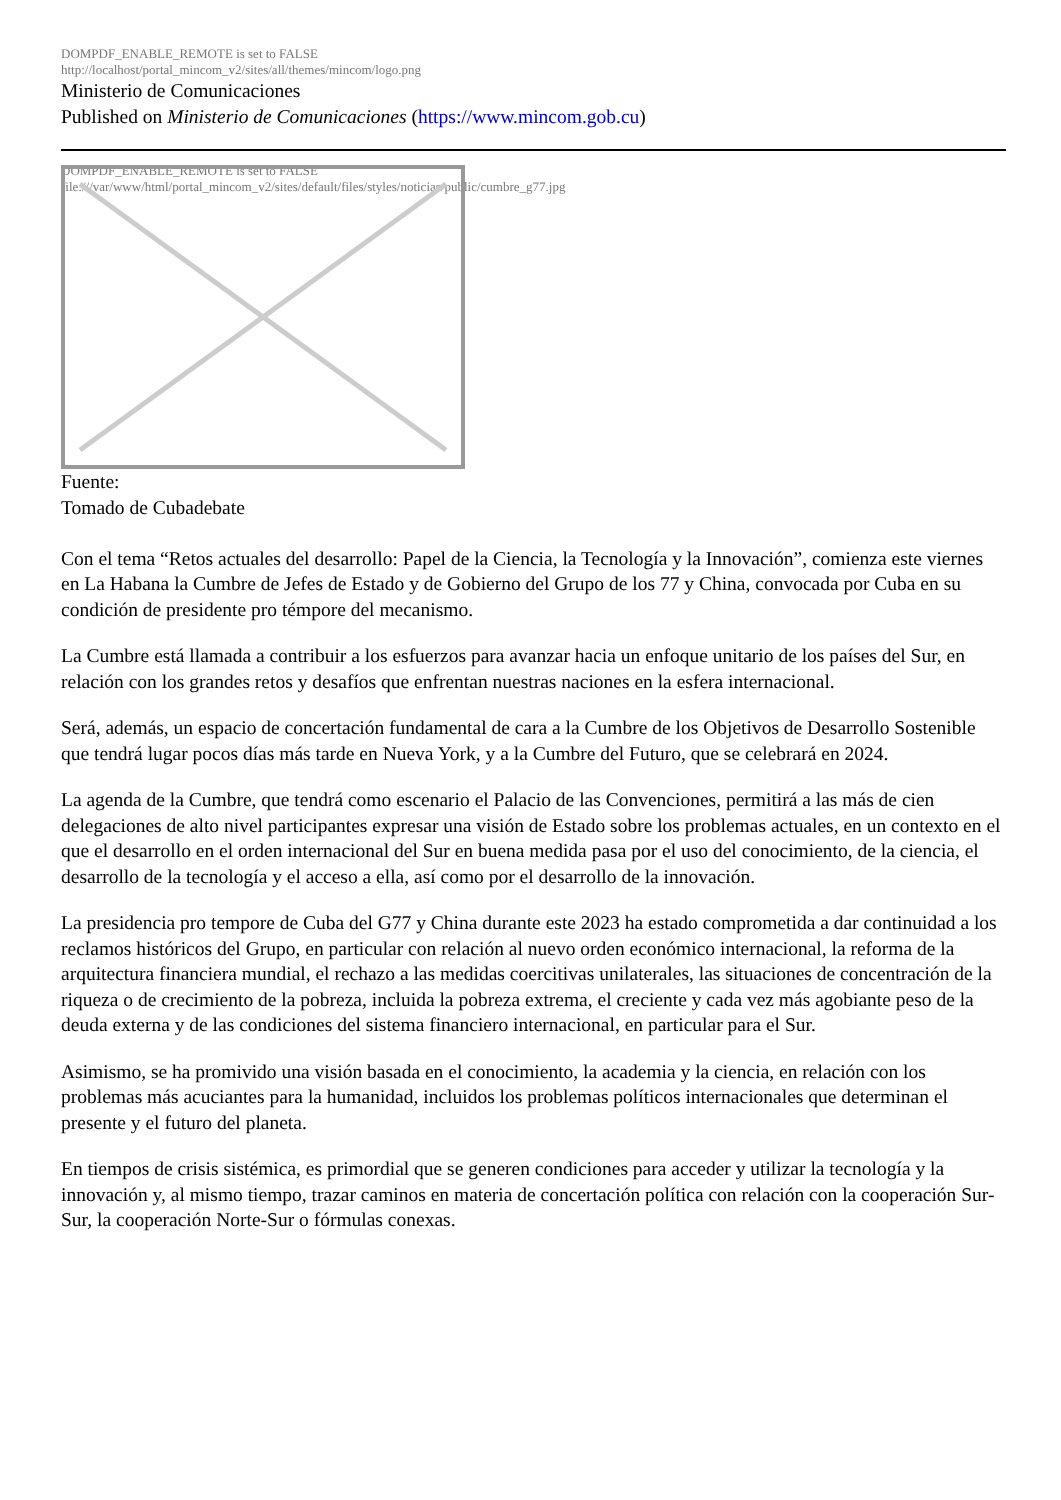DOMPDF_ENABLE_REMOTE is set to FALSE
http://localhost/portal_mincom_v2/sites/all/themes/mincom/logo.png
Ministerio de Comunicaciones
Published on Ministerio de Comunicaciones (https://www.mincom.gob.cu)
DOMPDF_ENABLE_REMOTE is set to FALSE
file:///var/www/html/portal_mincom_v2/sites/default/files/styles/noticias/public/cumbre_g77.jpg
Fuente:
Tomado de Cubadebate
Con el tema “Retos actuales del desarrollo: Papel de la Ciencia, la Tecnología y la Innovación”, comienza este viernes en La Habana la Cumbre de Jefes de Estado y de Gobierno del Grupo de los 77 y China, convocada por Cuba en su condición de presidente pro témpore del mecanismo.
La Cumbre está llamada a contribuir a los esfuerzos para avanzar hacia un enfoque unitario de los países del Sur, en relación con los grandes retos y desafíos que enfrentan nuestras naciones en la esfera internacional.
Será, además, un espacio de concertación fundamental de cara a la Cumbre de los Objetivos de Desarrollo Sostenible que tendrá lugar pocos días más tarde en Nueva York, y a la Cumbre del Futuro, que se celebrará en 2024.
La agenda de la Cumbre, que tendrá como escenario el Palacio de las Convenciones, permitirá a las más de cien delegaciones de alto nivel participantes expresar una visión de Estado sobre los problemas actuales, en un contexto en el que el desarrollo en el orden internacional del Sur en buena medida pasa por el uso del conocimiento, de la ciencia, el desarrollo de la tecnología y el acceso a ella, así como por el desarrollo de la innovación.
La presidencia pro tempore de Cuba del G77 y China durante este 2023 ha estado comprometida a dar continuidad a los reclamos históricos del Grupo, en particular con relación al nuevo orden económico internacional, la reforma de la arquitectura financiera mundial, el rechazo a las medidas coercitivas unilaterales, las situaciones de concentración de la riqueza o de crecimiento de la pobreza, incluida la pobreza extrema, el creciente y cada vez más agobiante peso de la deuda externa y de las condiciones del sistema financiero internacional, en particular para el Sur.
Asimismo, se ha promivido una visión basada en el conocimiento, la academia y la ciencia, en relación con los problemas más acuciantes para la humanidad, incluidos los problemas políticos internacionales que determinan el presente y el futuro del planeta.
En tiempos de crisis sistémica, es primordial que se generen condiciones para acceder y utilizar la tecnología y la innovación y, al mismo tiempo, trazar caminos en materia de concertación política con relación con la cooperación Sur-Sur, la cooperación Norte-Sur o fórmulas conexas.